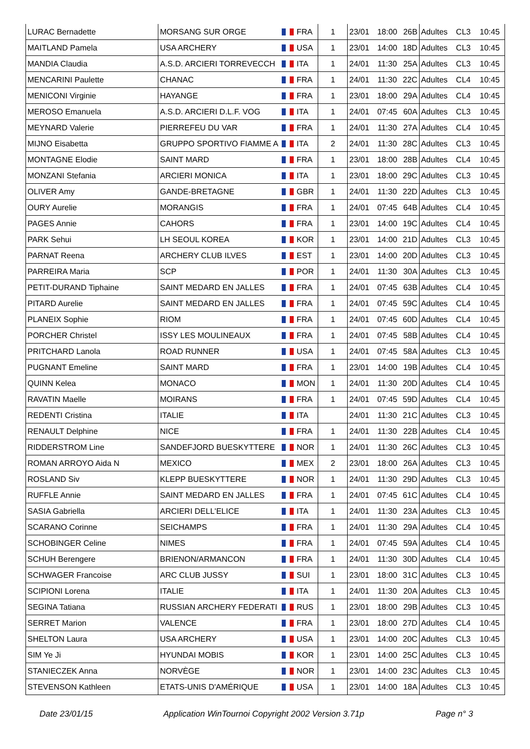| LURAC Bernadette | MORSANG SUR ORGE | FRA | 1 | 23/01 | 18:00 | 26B | Adultes | CL3 | 10:45 |
| MAITLAND Pamela | USA ARCHERY | USA | 1 | 23/01 | 14:00 | 18D | Adultes | CL3 | 10:45 |
| MANDIA Claudia | A.S.D. ARCIERI TORREVECCH | ITA | 1 | 24/01 | 11:30 | 25A | Adultes | CL3 | 10:45 |
| MENCARINI Paulette | CHANAC | FRA | 1 | 24/01 | 11:30 | 22C | Adultes | CL4 | 10:45 |
| MENICONI Virginie | HAYANGE | FRA | 1 | 23/01 | 18:00 | 29A | Adultes | CL4 | 10:45 |
| MEROSO Emanuela | A.S.D. ARCIERI D.L.F. VOG | ITA | 1 | 24/01 | 07:45 | 60A | Adultes | CL3 | 10:45 |
| MEYNARD Valerie | PIERREFEU DU VAR | FRA | 1 | 24/01 | 11:30 | 27A | Adultes | CL4 | 10:45 |
| MIJNO Eisabetta | GRUPPO SPORTIVO FIAMME A | ITA | 2 | 24/01 | 11:30 | 28C | Adultes | CL3 | 10:45 |
| MONTAGNE Elodie | SAINT MARD | FRA | 1 | 23/01 | 18:00 | 28B | Adultes | CL4 | 10:45 |
| MONZANI Stefania | ARCIERI MONICA | ITA | 1 | 23/01 | 18:00 | 29C | Adultes | CL3 | 10:45 |
| OLIVER Amy | GANDE-BRETAGNE | GBR | 1 | 24/01 | 11:30 | 22D | Adultes | CL3 | 10:45 |
| OURY Aurelie | MORANGIS | FRA | 1 | 24/01 | 07:45 | 64B | Adultes | CL4 | 10:45 |
| PAGES Annie | CAHORS | FRA | 1 | 23/01 | 14:00 | 19C | Adultes | CL4 | 10:45 |
| PARK Sehui | LH SEOUL KOREA | KOR | 1 | 23/01 | 14:00 | 21D | Adultes | CL3 | 10:45 |
| PARNAT Reena | ARCHERY CLUB ILVES | EST | 1 | 23/01 | 14:00 | 20D | Adultes | CL3 | 10:45 |
| PARREIRA Maria | SCP | POR | 1 | 24/01 | 11:30 | 30A | Adultes | CL3 | 10:45 |
| PETIT-DURAND Tiphaine | SAINT MEDARD EN JALLES | FRA | 1 | 24/01 | 07:45 | 63B | Adultes | CL4 | 10:45 |
| PITARD Aurelie | SAINT MEDARD EN JALLES | FRA | 1 | 24/01 | 07:45 | 59C | Adultes | CL4 | 10:45 |
| PLANEIX Sophie | RIOM | FRA | 1 | 24/01 | 07:45 | 60D | Adultes | CL4 | 10:45 |
| PORCHER Christel | ISSY LES MOULINEAUX | FRA | 1 | 24/01 | 07:45 | 58B | Adultes | CL4 | 10:45 |
| PRITCHARD Lanola | ROAD RUNNER | USA | 1 | 24/01 | 07:45 | 58A | Adultes | CL3 | 10:45 |
| PUGNANT Emeline | SAINT MARD | FRA | 1 | 23/01 | 14:00 | 19B | Adultes | CL4 | 10:45 |
| QUINN Kelea | MONACO | MON | 1 | 24/01 | 11:30 | 20D | Adultes | CL4 | 10:45 |
| RAVATIN Maelle | MOIRANS | FRA | 1 | 24/01 | 07:45 | 59D | Adultes | CL4 | 10:45 |
| REDENTI Cristina | ITALIE | ITA | | 24/01 | 11:30 | 21C | Adultes | CL3 | 10:45 |
| RENAULT Delphine | NICE | FRA | 1 | 24/01 | 11:30 | 22B | Adultes | CL4 | 10:45 |
| RIDDERSTROM Line | SANDEFJORD BUESKYTTERE | NOR | 1 | 24/01 | 11:30 | 26C | Adultes | CL3 | 10:45 |
| ROMAN ARROYO Aida N | MEXICO | MEX | 2 | 23/01 | 18:00 | 26A | Adultes | CL3 | 10:45 |
| ROSLAND Siv | KLEPP BUESKYTTERE | NOR | 1 | 24/01 | 11:30 | 29D | Adultes | CL3 | 10:45 |
| RUFFLE Annie | SAINT MEDARD EN JALLES | FRA | 1 | 24/01 | 07:45 | 61C | Adultes | CL4 | 10:45 |
| SASIA Gabriella | ARCIERI DELL'ELICE | ITA | 1 | 24/01 | 11:30 | 23A | Adultes | CL3 | 10:45 |
| SCARANO Corinne | SEICHAMPS | FRA | 1 | 24/01 | 11:30 | 29A | Adultes | CL4 | 10:45 |
| SCHOBINGER Celine | NIMES | FRA | 1 | 24/01 | 07:45 | 59A | Adultes | CL4 | 10:45 |
| SCHUH Berengere | BRIENON/ARMANCON | FRA | 1 | 24/01 | 11:30 | 30D | Adultes | CL4 | 10:45 |
| SCHWAGER Francoise | ARC CLUB JUSSY | SUI | 1 | 23/01 | 18:00 | 31C | Adultes | CL3 | 10:45 |
| SCIPIONI Lorena | ITALIE | ITA | 1 | 24/01 | 11:30 | 20A | Adultes | CL3 | 10:45 |
| SEGINA Tatiana | RUSSIAN ARCHERY FEDERATI | RUS | 1 | 23/01 | 18:00 | 29B | Adultes | CL3 | 10:45 |
| SERRET Marion | VALENCE | FRA | 1 | 23/01 | 18:00 | 27D | Adultes | CL4 | 10:45 |
| SHELTON Laura | USA ARCHERY | USA | 1 | 23/01 | 14:00 | 20C | Adultes | CL3 | 10:45 |
| SIM Ye Ji | HYUNDAI MOBIS | KOR | 1 | 23/01 | 14:00 | 25C | Adultes | CL3 | 10:45 |
| STANIECZEK Anna | NORVÈGE | NOR | 1 | 23/01 | 14:00 | 23C | Adultes | CL3 | 10:45 |
| STEVENSON Kathleen | ETATS-UNIS D'AMÉRIQUE | USA | 1 | 23/01 | 14:00 | 18A | Adultes | CL3 | 10:45 |
Date 23/01/15 Application WinTournoi Copyright 2002 Version 3.71p Page n° 3